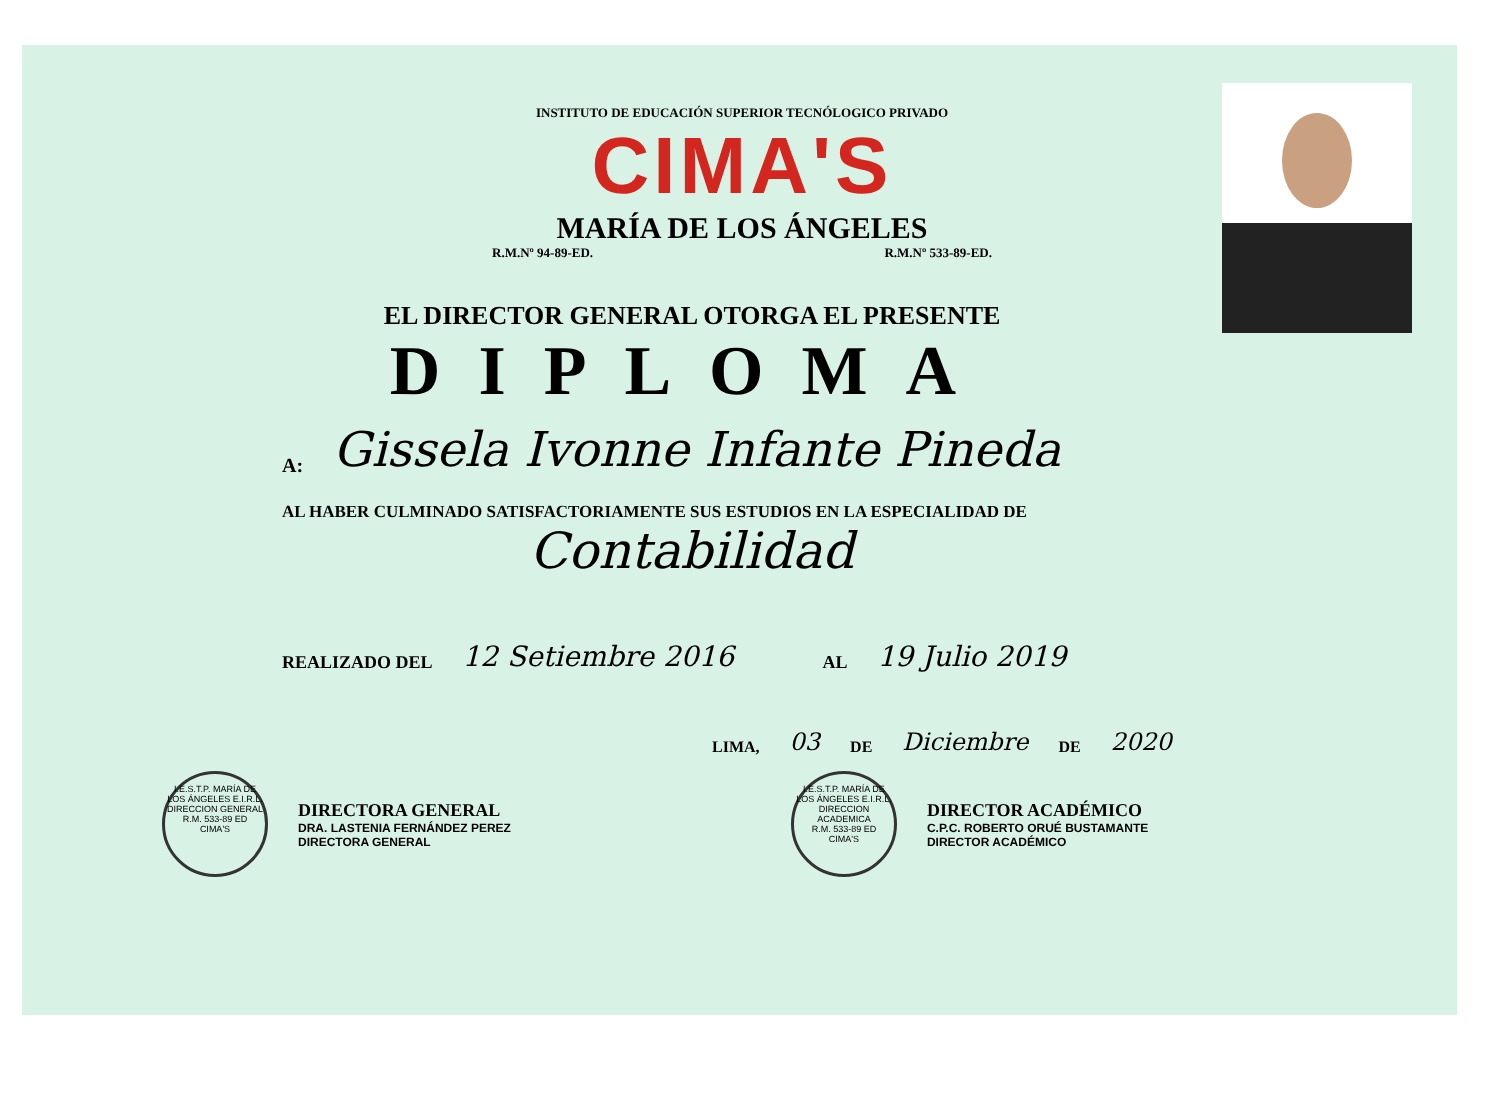INSTITUTO DE EDUCACIÓN SUPERIOR TECNÓLOGICO PRIVADO
CIMA'S
MARÍA DE LOS ÁNGELES
R.M.Nº 94-89-ED. R.M.Nº 533-89-ED.
EL DIRECTOR GENERAL OTORGA EL PRESENTE
DIPLOMA
A: Gissela Ivonne Infante Pineda
AL HABER CULMINADO SATISFACTORIAMENTE SUS ESTUDIOS EN LA ESPECIALIDAD DE
Contabilidad
REALIZADO DEL 12 Setiembre 2016 AL 19 Julio 2019
LIMA, 03 DE Diciembre DE 2020
I.E.S.T.P. MARÍA DE LOS ÁNGELES E.I.R.L.
DIRECCION GENERAL
R.M. 533-89 ED
CIMA'S
DIRECTORA GENERAL
DRA. LASTENIA FERNÁNDEZ PEREZ
DIRECTORA GENERAL
I.E.S.T.P. MARÍA DE LOS ÁNGELES E.I.R.L.
DIRECCION ACADEMICA
R.M. 533-89 ED
CIMA'S
DIRECTOR ACADÉMICO
C.P.C. ROBERTO ORUÉ BUSTAMANTE
DIRECTOR ACADÉMICO